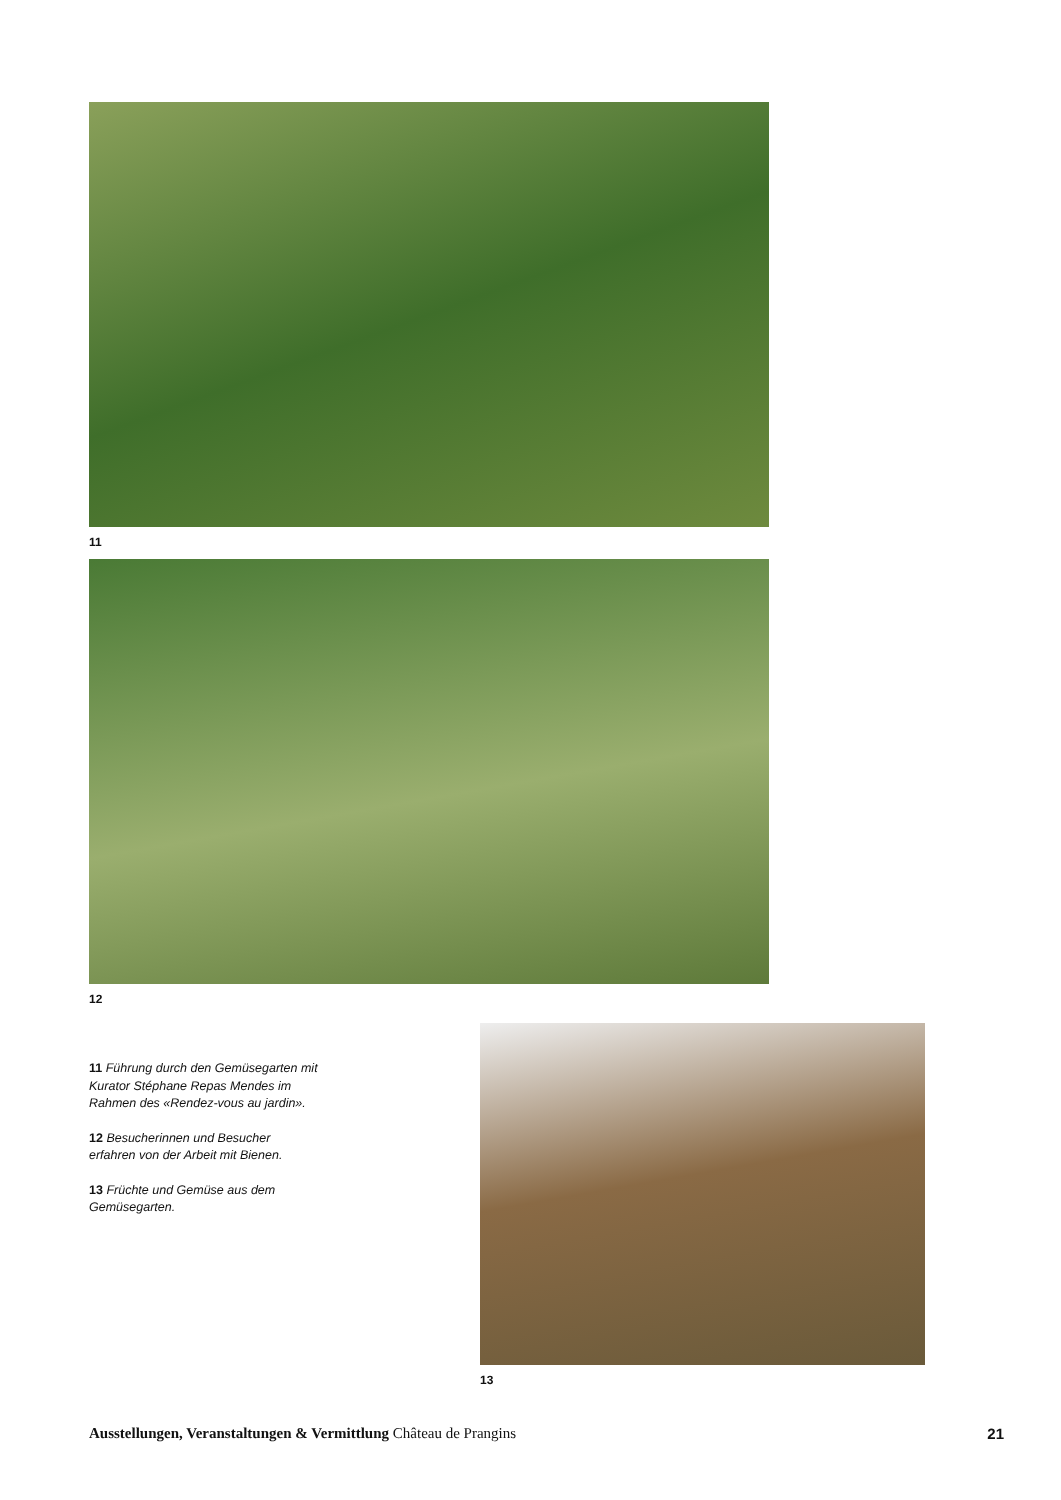11
12
11 Führung durch den Gemüse­garten mit Kurator Stéphane Repas Mendes im Rahmen des «Rendez-vous au jardin».
12 Besucherinnen und Besucher erfahren von der Arbeit mit Bienen.
13 Früchte und Gemüse aus dem Gemüsegarten.
13
Ausstellungen, Veranstaltungen & Vermittlung Château de Prangins
21